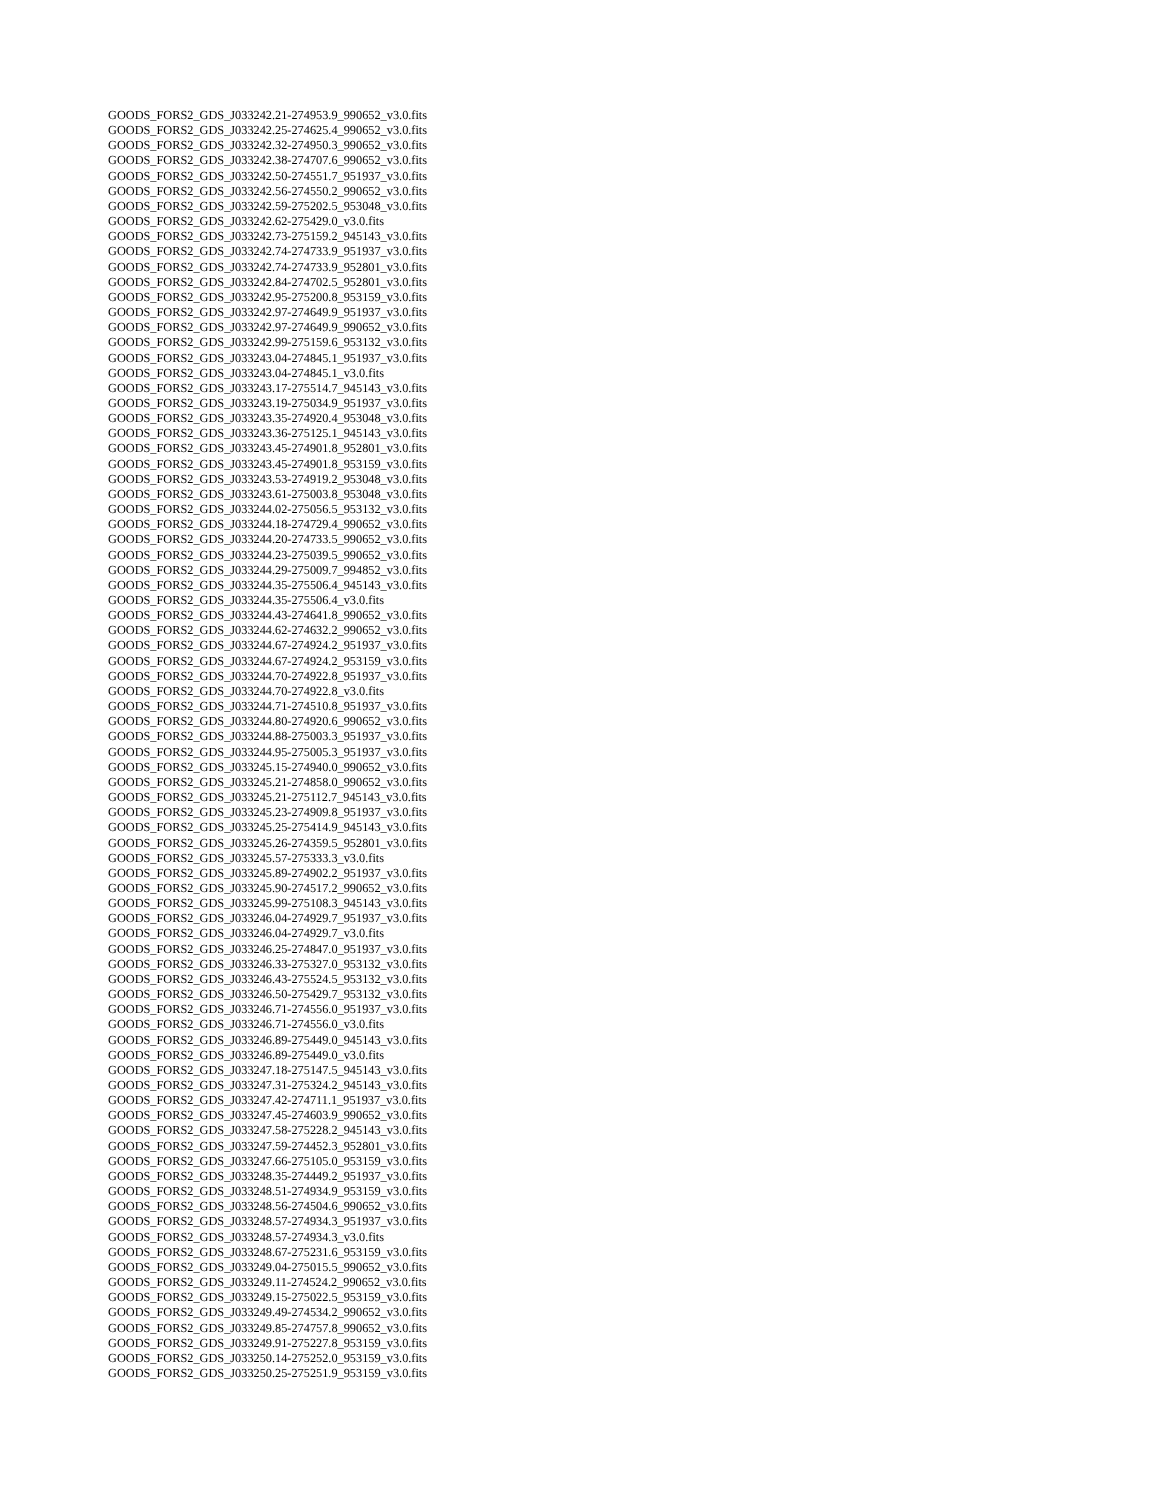GOODS_FORS2_GDS_J033242.21-274953.9_990652_v3.0.fits
GOODS_FORS2_GDS_J033242.25-274625.4_990652_v3.0.fits
GOODS_FORS2_GDS_J033242.32-274950.3_990652_v3.0.fits
GOODS_FORS2_GDS_J033242.38-274707.6_990652_v3.0.fits
GOODS_FORS2_GDS_J033242.50-274551.7_951937_v3.0.fits
GOODS_FORS2_GDS_J033242.56-274550.2_990652_v3.0.fits
GOODS_FORS2_GDS_J033242.59-275202.5_953048_v3.0.fits
GOODS_FORS2_GDS_J033242.62-275429.0_v3.0.fits
GOODS_FORS2_GDS_J033242.73-275159.2_945143_v3.0.fits
GOODS_FORS2_GDS_J033242.74-274733.9_951937_v3.0.fits
GOODS_FORS2_GDS_J033242.74-274733.9_952801_v3.0.fits
GOODS_FORS2_GDS_J033242.84-274702.5_952801_v3.0.fits
GOODS_FORS2_GDS_J033242.95-275200.8_953159_v3.0.fits
GOODS_FORS2_GDS_J033242.97-274649.9_951937_v3.0.fits
GOODS_FORS2_GDS_J033242.97-274649.9_990652_v3.0.fits
GOODS_FORS2_GDS_J033242.99-275159.6_953132_v3.0.fits
GOODS_FORS2_GDS_J033243.04-274845.1_951937_v3.0.fits
GOODS_FORS2_GDS_J033243.04-274845.1_v3.0.fits
GOODS_FORS2_GDS_J033243.17-275514.7_945143_v3.0.fits
GOODS_FORS2_GDS_J033243.19-275034.9_951937_v3.0.fits
GOODS_FORS2_GDS_J033243.35-274920.4_953048_v3.0.fits
GOODS_FORS2_GDS_J033243.36-275125.1_945143_v3.0.fits
GOODS_FORS2_GDS_J033243.45-274901.8_952801_v3.0.fits
GOODS_FORS2_GDS_J033243.45-274901.8_953159_v3.0.fits
GOODS_FORS2_GDS_J033243.53-274919.2_953048_v3.0.fits
GOODS_FORS2_GDS_J033243.61-275003.8_953048_v3.0.fits
GOODS_FORS2_GDS_J033244.02-275056.5_953132_v3.0.fits
GOODS_FORS2_GDS_J033244.18-274729.4_990652_v3.0.fits
GOODS_FORS2_GDS_J033244.20-274733.5_990652_v3.0.fits
GOODS_FORS2_GDS_J033244.23-275039.5_990652_v3.0.fits
GOODS_FORS2_GDS_J033244.29-275009.7_994852_v3.0.fits
GOODS_FORS2_GDS_J033244.35-275506.4_945143_v3.0.fits
GOODS_FORS2_GDS_J033244.35-275506.4_v3.0.fits
GOODS_FORS2_GDS_J033244.43-274641.8_990652_v3.0.fits
GOODS_FORS2_GDS_J033244.62-274632.2_990652_v3.0.fits
GOODS_FORS2_GDS_J033244.67-274924.2_951937_v3.0.fits
GOODS_FORS2_GDS_J033244.67-274924.2_953159_v3.0.fits
GOODS_FORS2_GDS_J033244.70-274922.8_951937_v3.0.fits
GOODS_FORS2_GDS_J033244.70-274922.8_v3.0.fits
GOODS_FORS2_GDS_J033244.71-274510.8_951937_v3.0.fits
GOODS_FORS2_GDS_J033244.80-274920.6_990652_v3.0.fits
GOODS_FORS2_GDS_J033244.88-275003.3_951937_v3.0.fits
GOODS_FORS2_GDS_J033244.95-275005.3_951937_v3.0.fits
GOODS_FORS2_GDS_J033245.15-274940.0_990652_v3.0.fits
GOODS_FORS2_GDS_J033245.21-274858.0_990652_v3.0.fits
GOODS_FORS2_GDS_J033245.21-275112.7_945143_v3.0.fits
GOODS_FORS2_GDS_J033245.23-274909.8_951937_v3.0.fits
GOODS_FORS2_GDS_J033245.25-275414.9_945143_v3.0.fits
GOODS_FORS2_GDS_J033245.26-274359.5_952801_v3.0.fits
GOODS_FORS2_GDS_J033245.57-275333.3_v3.0.fits
GOODS_FORS2_GDS_J033245.89-274902.2_951937_v3.0.fits
GOODS_FORS2_GDS_J033245.90-274517.2_990652_v3.0.fits
GOODS_FORS2_GDS_J033245.99-275108.3_945143_v3.0.fits
GOODS_FORS2_GDS_J033246.04-274929.7_951937_v3.0.fits
GOODS_FORS2_GDS_J033246.04-274929.7_v3.0.fits
GOODS_FORS2_GDS_J033246.25-274847.0_951937_v3.0.fits
GOODS_FORS2_GDS_J033246.33-275327.0_953132_v3.0.fits
GOODS_FORS2_GDS_J033246.43-275524.5_953132_v3.0.fits
GOODS_FORS2_GDS_J033246.50-275429.7_953132_v3.0.fits
GOODS_FORS2_GDS_J033246.71-274556.0_951937_v3.0.fits
GOODS_FORS2_GDS_J033246.71-274556.0_v3.0.fits
GOODS_FORS2_GDS_J033246.89-275449.0_945143_v3.0.fits
GOODS_FORS2_GDS_J033246.89-275449.0_v3.0.fits
GOODS_FORS2_GDS_J033247.18-275147.5_945143_v3.0.fits
GOODS_FORS2_GDS_J033247.31-275324.2_945143_v3.0.fits
GOODS_FORS2_GDS_J033247.42-274711.1_951937_v3.0.fits
GOODS_FORS2_GDS_J033247.45-274603.9_990652_v3.0.fits
GOODS_FORS2_GDS_J033247.58-275228.2_945143_v3.0.fits
GOODS_FORS2_GDS_J033247.59-274452.3_952801_v3.0.fits
GOODS_FORS2_GDS_J033247.66-275105.0_953159_v3.0.fits
GOODS_FORS2_GDS_J033248.35-274449.2_951937_v3.0.fits
GOODS_FORS2_GDS_J033248.51-274934.9_953159_v3.0.fits
GOODS_FORS2_GDS_J033248.56-274504.6_990652_v3.0.fits
GOODS_FORS2_GDS_J033248.57-274934.3_951937_v3.0.fits
GOODS_FORS2_GDS_J033248.57-274934.3_v3.0.fits
GOODS_FORS2_GDS_J033248.67-275231.6_953159_v3.0.fits
GOODS_FORS2_GDS_J033249.04-275015.5_990652_v3.0.fits
GOODS_FORS2_GDS_J033249.11-274524.2_990652_v3.0.fits
GOODS_FORS2_GDS_J033249.15-275022.5_953159_v3.0.fits
GOODS_FORS2_GDS_J033249.49-274534.2_990652_v3.0.fits
GOODS_FORS2_GDS_J033249.85-274757.8_990652_v3.0.fits
GOODS_FORS2_GDS_J033249.91-275227.8_953159_v3.0.fits
GOODS_FORS2_GDS_J033250.14-275252.0_953159_v3.0.fits
GOODS_FORS2_GDS_J033250.25-275251.9_953159_v3.0.fits